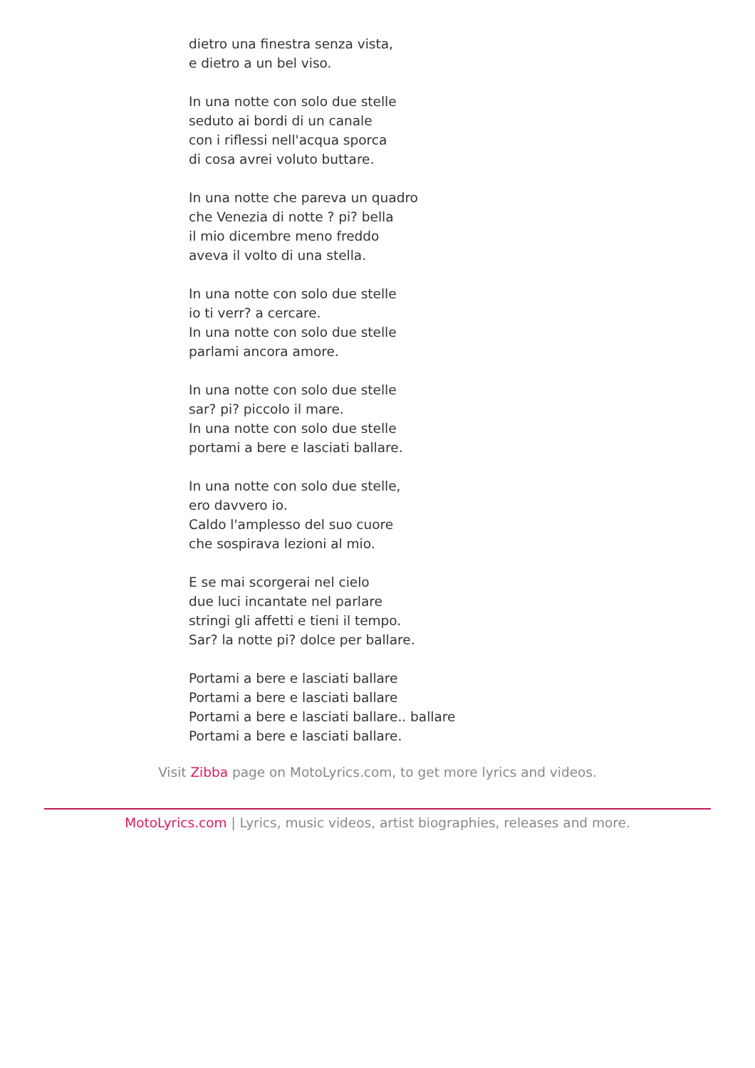dietro una finestra senza vista,
e dietro a un bel viso.
In una notte con solo due stelle
seduto ai bordi di un canale
con i riflessi nell'acqua sporca
di cosa avrei voluto buttare.
In una notte che pareva un quadro
che Venezia di notte ? pi? bella
il mio dicembre meno freddo
aveva il volto di una stella.
In una notte con solo due stelle
io ti verr? a cercare.
In una notte con solo due stelle
parlami ancora amore.
In una notte con solo due stelle
sar? pi? piccolo il mare.
In una notte con solo due stelle
portami a bere e lasciati ballare.
In una notte con solo due stelle,
ero davvero io.
Caldo l'amplesso del suo cuore
che sospirava lezioni al mio.
E se mai scorgerai nel cielo
due luci incantate nel parlare
stringi gli affetti e tieni il tempo.
Sar? la notte pi? dolce per ballare.
Portami a bere e lasciati ballare
Portami a bere e lasciati ballare
Portami a bere e lasciati ballare.. ballare
Portami a bere e lasciati ballare.
Visit Zibba page on MotoLyrics.com, to get more lyrics and videos.
MotoLyrics.com | Lyrics, music videos, artist biographies, releases and more.